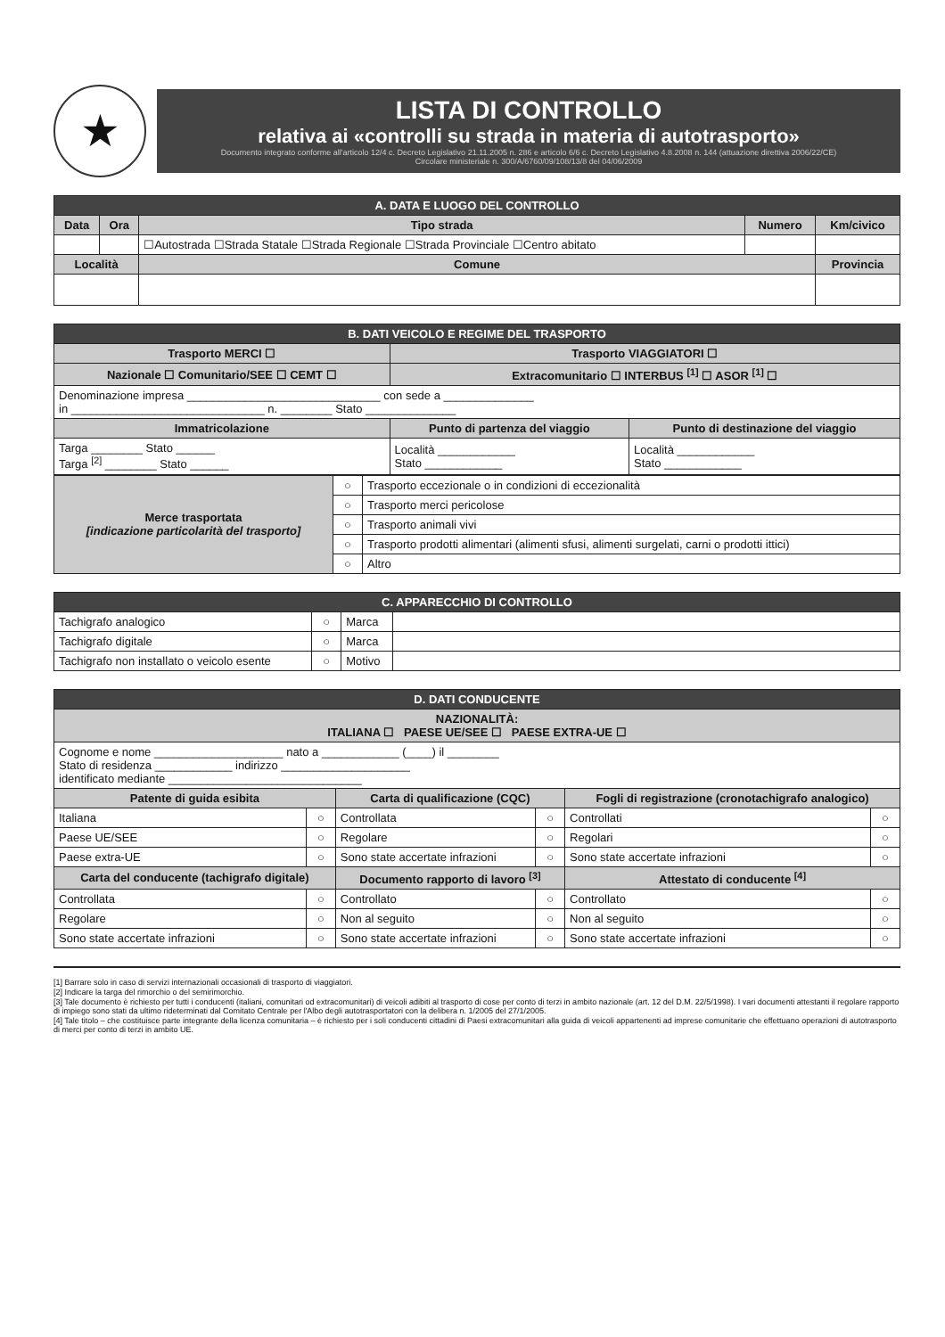★
LISTA DI CONTROLLO
relativa ai «controlli su strada in materia di autotrasporto»
Documento integrato conforme all'articolo 12/4 c. Decreto Legislativo 21.11.2005 n. 286 e articolo 6/6 c. Decreto Legislativo 4.8.2008 n. 144 (attuazione direttiva 2006/22/CE)
Circolare ministeriale n. 300/A/6760/09/108/13/8 del 04/06/2009
| A. DATA E LUOGO DEL CONTROLLO | | | | |
| Data | Ora | Tipo strada | Numero | Km/civico |
| | | ☐Autostrada ☐Strada Statale ☐Strada Regionale ☐Strada Provinciale ☐Centro abitato | | |
| Località | | Comune | | Provincia |
| B. DATI VEICOLO E REGIME DEL TRASPORTO | | |
| Trasporto MERCI ☐ | Trasporto VIAGGIATORI ☐ | |
| Nazionale ☐ Comunitario/SEE ☐ CEMT ☐ | Extracomunitario ☐ INTERBUS <sup>[1]</sup> ☐ ASOR <sup>[1]</sup> ☐ | |
| Denominazione impresa ______________________________ con sede a ______________ in ______________________________ n. ________ Stato ______________ | | |
| Immatricolazione | Punto di partenza del viaggio | Punto di destinazione del viaggio |
| Targa ________ Stato ______ Targa <sup>[2]</sup> ________ Stato ______ | Località ____________ Stato ____________ | Località ____________ Stato ____________ |
| Merce trasportata [indicazione particolarità del trasporto] | ○ | Trasporto eccezionale o in condizioni di eccezionalità |
| | ○ | Trasporto merci pericolose |
| | ○ | Trasporto animali vivi |
| | ○ | Trasporto prodotti alimentari (alimenti sfusi, alimenti surgelati, carni o prodotti ittici) |
| | ○ | Altro |
| C. APPARECCHIO DI CONTROLLO | | | |
| Tachigrafo analogico | ○ | Marca | |
| Tachigrafo digitale | ○ | Marca | |
| Tachigrafo non installato o veicolo esente | ○ | Motivo | |
| D. DATI CONDUCENTE | | | | | |
| NAZIONALITÀ: ITALIANA ☐ PAESE UE/SEE ☐ PAESE EXTRA-UE ☐ | | | | | |
| Cognome e nome ____________________ nato a ____________ (____) il ________ Stato di residenza ____________ indirizzo ____________________ identificato mediante ______________________________ | | | | | |
| Patente di guida esibita | | Carta di qualificazione (CQC) | | Fogli di registrazione (cronotachigrafo analogico) | |
| Italiana | ○ | Controllata | ○ | Controllati | ○ |
| Paese UE/SEE | ○ | Regolare | ○ | Regolari | ○ |
| Paese extra-UE | ○ | Sono state accertate infrazioni | ○ | Sono state accertate infrazioni | ○ |
| Carta del conducente (tachigrafo digitale) | | Documento rapporto di lavoro <sup>[3]</sup> | | Attestato di conducente <sup>[4]</sup> | |
| Controllata | ○ | Controllato | ○ | Controllato | ○ |
| Regolare | ○ | Non al seguito | ○ | Non al seguito | ○ |
| Sono state accertate infrazioni | ○ | Sono state accertate infrazioni | ○ | Sono state accertate infrazioni | ○ |
[1] Barrare solo in caso di servizi internazionali occasionali di trasporto di viaggiatori.
[2] Indicare la targa del rimorchio o del semirimorchio.
[3] Tale documento è richiesto per tutti i conducenti (italiani, comunitari od extracomunitari) di veicoli adibiti al trasporto di cose per conto di terzi in ambito nazionale (art. 12 del D.M. 22/5/1998). I vari documenti attestanti il regolare rapporto di impiego sono stati da ultimo rideterminati dal Comitato Centrale per l'Albo degli autotrasportatori con la delibera n. 1/2005 del 27/1/2005.
[4] Tale titolo – che costituisce parte integrante della licenza comunitaria – è richiesto per i soli conducenti cittadini di Paesi extracomunitari alla guida di veicoli appartenenti ad imprese comunitarie che effettuano operazioni di autotrasporto di merci per conto di terzi in ambito UE.